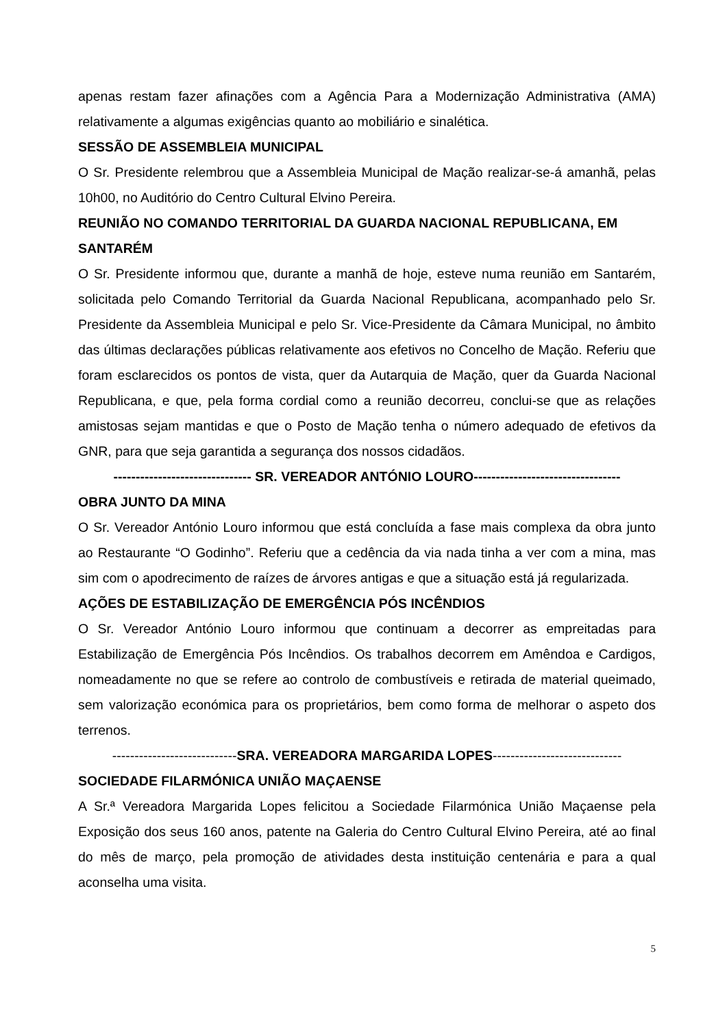apenas restam fazer afinações com a Agência Para a Modernização Administrativa (AMA) relativamente a algumas exigências quanto ao mobiliário e sinalética.
SESSÃO DE ASSEMBLEIA MUNICIPAL
O Sr. Presidente relembrou que a Assembleia Municipal de Mação realizar-se-á amanhã, pelas 10h00, no Auditório do Centro Cultural Elvino Pereira.
REUNIÃO NO COMANDO TERRITORIAL DA GUARDA NACIONAL REPUBLICANA, EM SANTARÉM
O Sr. Presidente informou que, durante a manhã de hoje, esteve numa reunião em Santarém, solicitada pelo Comando Territorial da Guarda Nacional Republicana, acompanhado pelo Sr. Presidente da Assembleia Municipal e pelo Sr. Vice-Presidente da Câmara Municipal, no âmbito das últimas declarações públicas relativamente aos efetivos no Concelho de Mação. Referiu que foram esclarecidos os pontos de vista, quer da Autarquia de Mação, quer da Guarda Nacional Republicana, e que, pela forma cordial como a reunião decorreu, conclui-se que as relações amistosas sejam mantidas e que o Posto de Mação tenha o número adequado de efetivos da GNR, para que seja garantida a segurança dos nossos cidadãos.
------------------------------- SR. VEREADOR ANTÓNIO LOURO---------------------------------
OBRA JUNTO DA MINA
O Sr. Vereador António Louro informou que está concluída a fase mais complexa da obra junto ao Restaurante “O Godinho”. Referiu que a cedência da via nada tinha a ver com a mina, mas sim com o apodrecimento de raízes de árvores antigas e que a situação está já regularizada.
AÇÕES DE ESTABILIZAÇÃO DE EMERGÊNCIA PÓS INCÊNDIOS
O Sr. Vereador António Louro informou que continuam a decorrer as empreitadas para Estabilização de Emergência Pós Incêndios. Os trabalhos decorrem em Amêndoa e Cardigos, nomeadamente no que se refere ao controlo de combustíveis e retirada de material queimado, sem valorização económica para os proprietários, bem como forma de melhorar o aspeto dos terrenos.
----------------------------SRA. VEREADORA MARGARIDA LOPES-----------------------------
SOCIEDADE FILARMÓNICA UNIÃO MAÇAENSE
A Sr.ª Vereadora Margarida Lopes felicitou a Sociedade Filarmónica União Maçaense pela Exposição dos seus 160 anos, patente na Galeria do Centro Cultural Elvino Pereira, até ao final do mês de março, pela promoção de atividades desta instituição centenária e para a qual aconselha uma visita.
5